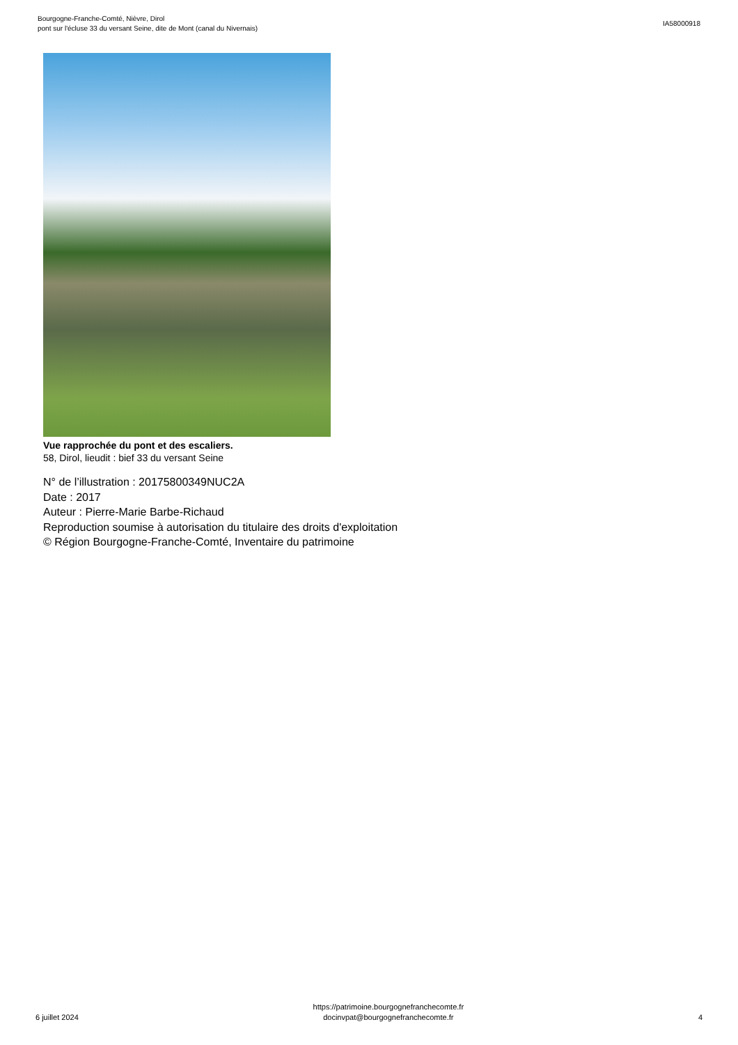Bourgogne-Franche-Comté, Nièvre, Dirol
pont sur l'écluse 33 du versant Seine, dite de Mont (canal du Nivernais)
IA58000918
Vue rapprochée du pont et des escaliers.
58, Dirol, lieudit : bief 33 du versant Seine
N° de l’illustration : 20175800349NUC2A
Date : 2017
Auteur : Pierre-Marie Barbe-Richaud
Reproduction soumise à autorisation du titulaire des droits d'exploitation
© Région Bourgogne-Franche-Comté, Inventaire du patrimoine
6 juillet 2024
https://patrimoine.bourgognefranchecomte.fr
docinvpat@bourgognefranchecomte.fr
4